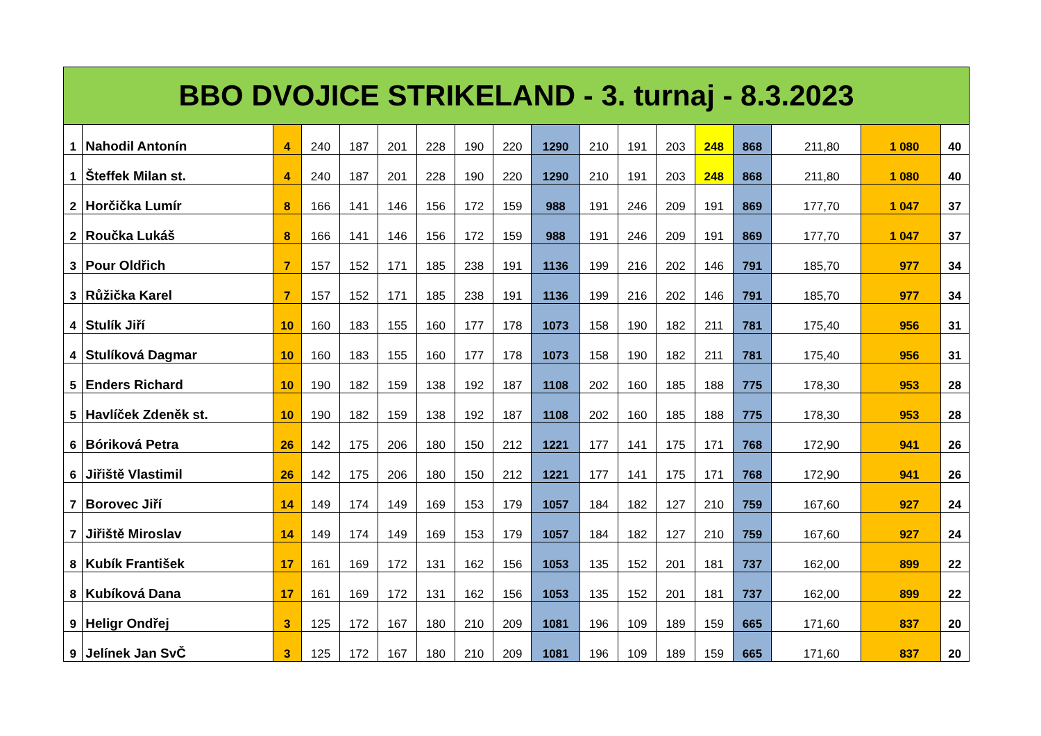| BBO DVOJICE STRIKELAND - 3. turnaj - 8.3.2023 | | | | | | | | | | | | | | | | | |
| --- | --- | --- | --- | --- | --- | --- | --- | --- | --- | --- | --- | --- | --- | --- | --- | --- | --- |
| 1 | Nahodil Antonín | 4 | 240 | 187 | 201 | 228 | 190 | 220 | 1290 | 210 | 191 | 203 | 248 | 868 | 211,80 | 1 080 | 40 |
| 1 | Šteffek Milan st. | 4 | 240 | 187 | 201 | 228 | 190 | 220 | 1290 | 210 | 191 | 203 | 248 | 868 | 211,80 | 1 080 | 40 |
| 2 | Horčička Lumír | 8 | 166 | 141 | 146 | 156 | 172 | 159 | 988 | 191 | 246 | 209 | 191 | 869 | 177,70 | 1 047 | 37 |
| 2 | Roučka Lukáš | 8 | 166 | 141 | 146 | 156 | 172 | 159 | 988 | 191 | 246 | 209 | 191 | 869 | 177,70 | 1 047 | 37 |
| 3 | Pour Oldřich | 7 | 157 | 152 | 171 | 185 | 238 | 191 | 1136 | 199 | 216 | 202 | 146 | 791 | 185,70 | 977 | 34 |
| 3 | Růžička Karel | 7 | 157 | 152 | 171 | 185 | 238 | 191 | 1136 | 199 | 216 | 202 | 146 | 791 | 185,70 | 977 | 34 |
| 4 | Stulík Jiří | 10 | 160 | 183 | 155 | 160 | 177 | 178 | 1073 | 158 | 190 | 182 | 211 | 781 | 175,40 | 956 | 31 |
| 4 | Stulíková Dagmar | 10 | 160 | 183 | 155 | 160 | 177 | 178 | 1073 | 158 | 190 | 182 | 211 | 781 | 175,40 | 956 | 31 |
| 5 | Enders Richard | 10 | 190 | 182 | 159 | 138 | 192 | 187 | 1108 | 202 | 160 | 185 | 188 | 775 | 178,30 | 953 | 28 |
| 5 | Havlíček Zdeněk st. | 10 | 190 | 182 | 159 | 138 | 192 | 187 | 1108 | 202 | 160 | 185 | 188 | 775 | 178,30 | 953 | 28 |
| 6 | Bóriková Petra | 26 | 142 | 175 | 206 | 180 | 150 | 212 | 1221 | 177 | 141 | 175 | 171 | 768 | 172,90 | 941 | 26 |
| 6 | Jiřiště Vlastimil | 26 | 142 | 175 | 206 | 180 | 150 | 212 | 1221 | 177 | 141 | 175 | 171 | 768 | 172,90 | 941 | 26 |
| 7 | Borovec Jiří | 14 | 149 | 174 | 149 | 169 | 153 | 179 | 1057 | 184 | 182 | 127 | 210 | 759 | 167,60 | 927 | 24 |
| 7 | Jiřiště Miroslav | 14 | 149 | 174 | 149 | 169 | 153 | 179 | 1057 | 184 | 182 | 127 | 210 | 759 | 167,60 | 927 | 24 |
| 8 | Kubík František | 17 | 161 | 169 | 172 | 131 | 162 | 156 | 1053 | 135 | 152 | 201 | 181 | 737 | 162,00 | 899 | 22 |
| 8 | Kubíková Dana | 17 | 161 | 169 | 172 | 131 | 162 | 156 | 1053 | 135 | 152 | 201 | 181 | 737 | 162,00 | 899 | 22 |
| 9 | Heligr Ondřej | 3 | 125 | 172 | 167 | 180 | 210 | 209 | 1081 | 196 | 109 | 189 | 159 | 665 | 171,60 | 837 | 20 |
| 9 | Jelínek Jan SvČ | 3 | 125 | 172 | 167 | 180 | 210 | 209 | 1081 | 196 | 109 | 189 | 159 | 665 | 171,60 | 837 | 20 |